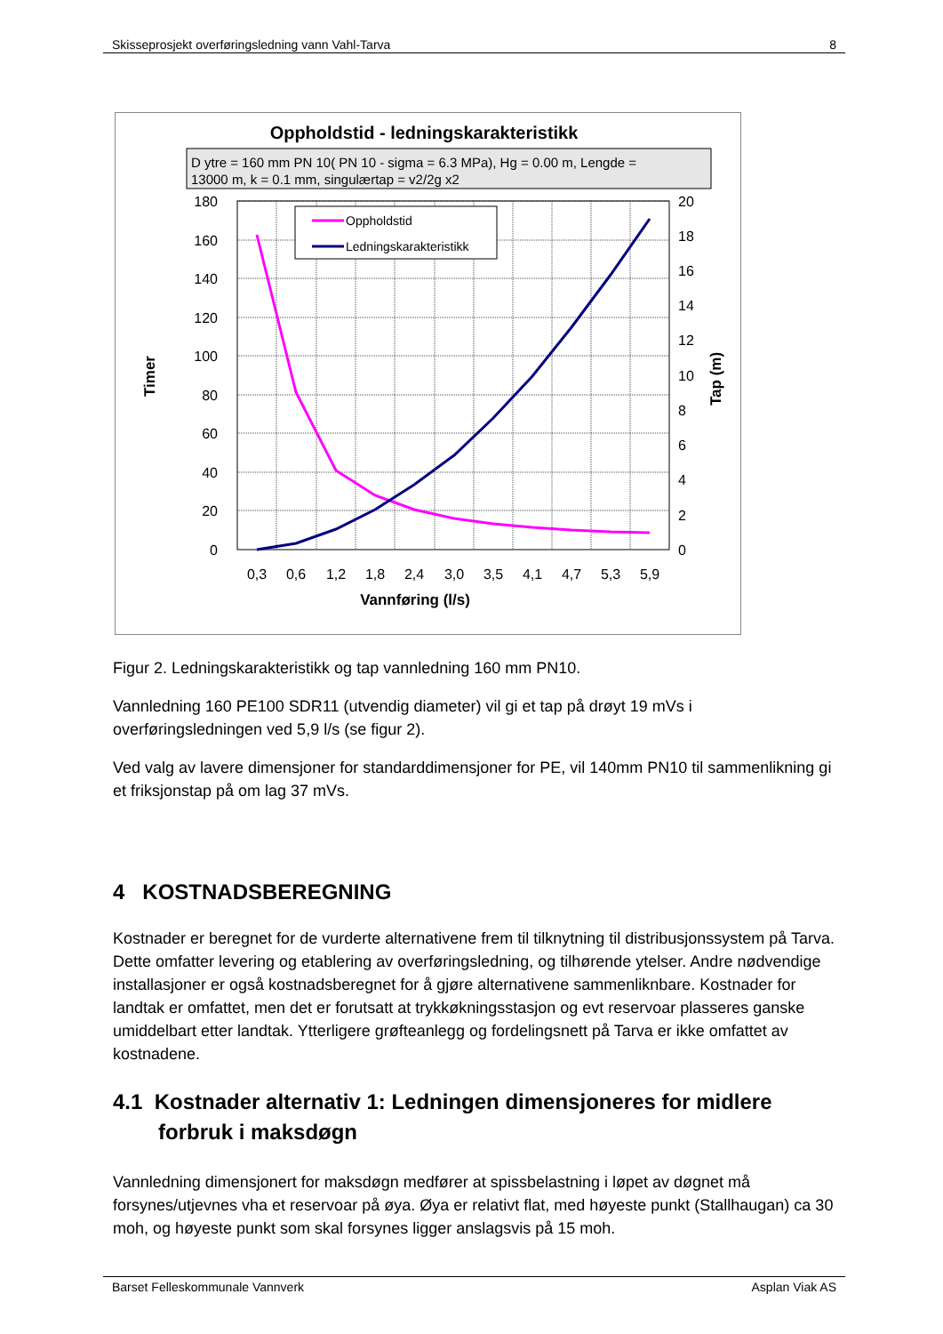Skisseprosjekt overføringsledning vann Vahl-Tarva 8
Oppholdstid - ledningskarakteristikk
D ytre = 160 mm PN 10( PN 10 - sigma = 6.3 MPa), Hg = 0.00 m, Lengde =
13000 m, k = 0.1 mm, singulærtap = v2/2g x2
180
160
140
120
100
80
60
40
20
0
20
18
16
14
12
10
8
6
4
2
0
0,3
0,6
1,2
1,8
2,4
3,0
3,5
4,1
4,7
5,3
5,9
Vannføring (l/s)
Timer
Tap (m)
Oppholdstid
Ledningskarakteristikk
Figur 2. Ledningskarakteristikk og tap vannledning 160 mm PN10.
Vannledning 160 PE100 SDR11 (utvendig diameter) vil gi et tap på drøyt 19 mVs i overføringsledningen ved 5,9 l/s (se figur 2).
Ved valg av lavere dimensjoner for standarddimensjoner for PE, vil 140mm PN10 til sammenlikning gi et friksjonstap på om lag 37 mVs.
4 KOSTNADSBEREGNING
Kostnader er beregnet for de vurderte alternativene frem til tilknytning til distribusjonssystem på Tarva. Dette omfatter levering og etablering av overføringsledning, og tilhørende ytelser. Andre nødvendige installasjoner er også kostnadsberegnet for å gjøre alternativene sammenliknbare. Kostnader for landtak er omfattet, men det er forutsatt at trykkøkningsstasjon og evt reservoar plasseres ganske umiddelbart etter landtak. Ytterligere grøfteanlegg og fordelingsnett på Tarva er ikke omfattet av kostnadene.
4.1 Kostnader alternativ 1: Ledningen dimensjoneres for midlere forbruk i maksdøgn
Vannledning dimensjonert for maksdøgn medfører at spissbelastning i løpet av døgnet må forsynes/utjevnes vha et reservoar på øya. Øya er relativt flat, med høyeste punkt (Stallhaugan) ca 30 moh, og høyeste punkt som skal forsynes ligger anslagsvis på 15 moh.
Barset Felleskommunale Vannverk Asplan Viak AS